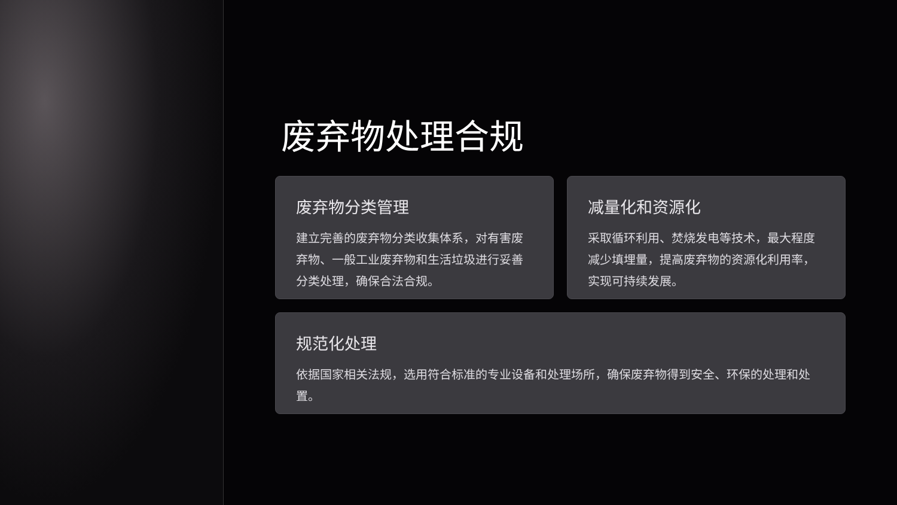废弃物处理合规
废弃物分类管理
建立完善的废弃物分类收集体系，对有害废弃物、一般工业废弃物和生活垃圾进行妥善分类处理，确保合法合规。
减量化和资源化
采取循环利用、焚烧发电等技术，最大程度减少填埋量，提高废弃物的资源化利用率，实现可持续发展。
规范化处理
依据国家相关法规，选用符合标准的专业设备和处理场所，确保废弃物得到安全、环保的处理和处置。